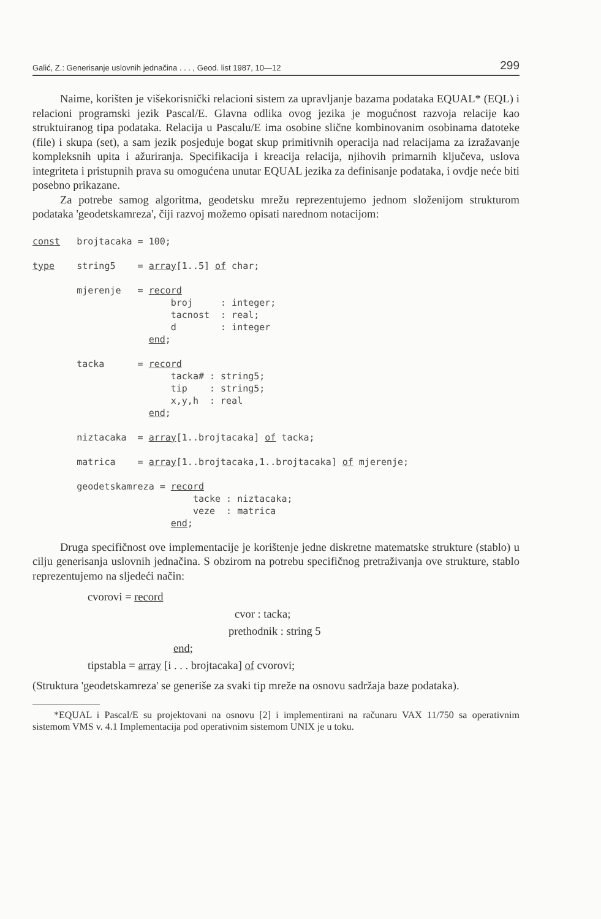Galić, Z.: Generisanje uslovnih jednačina . . . , Geod. list 1987, 10—12 299
Naime, korišten je višekorisnički relacioni sistem za upravljanje bazama podataka EQUAL* (EQL) i relacioni programski jezik Pascal/E. Glavna odlika ovog jezika je mogućnost razvoja relacije kao struktuiranog tipa podataka. Relacija u Pascalu/E ima osobine slične kombinovanim osobinama datoteke (file) i skupa (set), a sam jezik posjeduje bogat skup primitivnih operacija nad relacijama za izražavanje kompleksnih upita i ažuriranja. Specifikacija i kreacija relacija, njihovih primarnih ključeva, uslova integriteta i pristupnih prava su omogućena unutar EQUAL jezika za definisanje podataka, i ovdje neće biti posebno prikazane.
Za potrebe samog algoritma, geodetsku mrežu reprezentujemo jednom složenijom strukturom podataka 'geodetskamreza', čiji razvoj možemo opisati narednom notacijom:
const   brojtacaka = 100;

type    string5    = array[1..5] of char;

        mjerenje   = record
                         broj     : integer;
                         tacnost  : real;
                         d        : integer
                     end;

        tacka      = record
                         tacka# : string5;
                         tip    : string5;
                         x,y,h  : real
                     end;

        niztacaka  = array[1..brojtacaka] of tacka;

        matrica    = array[1..brojtacaka,1..brojtacaka] of mjerenje;

        geodetskamreza = record
                             tacke : niztacaka;
                             veze  : matrica
                         end;
Druga specifičnost ove implementacije je korištenje jedne diskretne matematske strukture (stablo) u cilju generisanja uslovnih jednačina. S obzirom na potrebu specifičnog pretraživanja ove strukture, stablo reprezentujemo na sljedeći način:
cvorovi = record
cvor : tacka;
prethodnik : string 5
end;
tipstabla = array [i . . . brojtacaka] of cvorovi;
(Struktura 'geodetskamreza' se generiše za svaki tip mreže na osnovu sadržaja baze podataka).
*EQUAL i Pascal/E su projektovani na osnovu [2] i implementirani na računaru VAX 11/750 sa operativnim sistemom VMS v. 4.1 Implementacija pod operativnim sistemom UNIX je u toku.